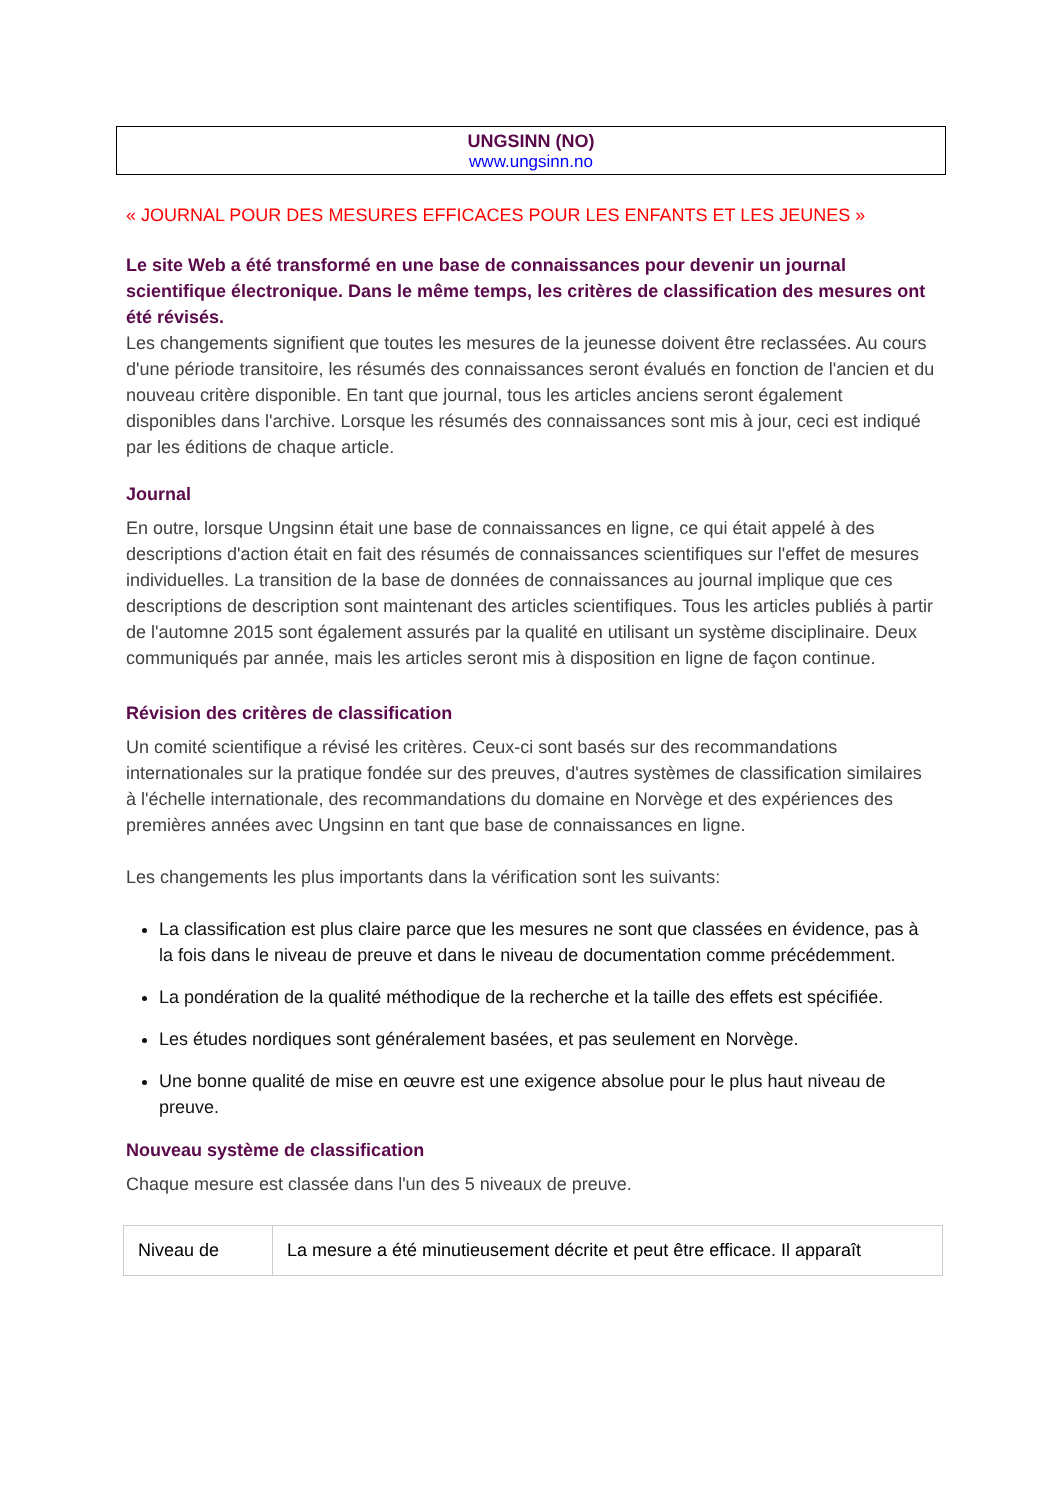UNGSINN (NO)
www.ungsinn.no
« JOURNAL POUR DES MESURES EFFICACES POUR LES ENFANTS ET LES JEUNES »
Le site Web a été transformé en une base de connaissances pour devenir un journal scientifique électronique. Dans le même temps, les critères de classification des mesures ont été révisés.
Les changements signifient que toutes les mesures de la jeunesse doivent être reclassées. Au cours d'une période transitoire, les résumés des connaissances seront évalués en fonction de l'ancien et du nouveau critère disponible. En tant que journal, tous les articles anciens seront également disponibles dans l'archive. Lorsque les résumés des connaissances sont mis à jour, ceci est indiqué par les éditions de chaque article.
Journal
En outre, lorsque Ungsinn était une base de connaissances en ligne, ce qui était appelé à des descriptions d'action était en fait des résumés de connaissances scientifiques sur l'effet de mesures individuelles. La transition de la base de données de connaissances au journal implique que ces descriptions de description sont maintenant des articles scientifiques. Tous les articles publiés à partir de l'automne 2015 sont également assurés par la qualité en utilisant un système disciplinaire. Deux communiqués par année, mais les articles seront mis à disposition en ligne de façon continue.
Révision des critères de classification
Un comité scientifique a révisé les critères. Ceux-ci sont basés sur des recommandations internationales sur la pratique fondée sur des preuves, d'autres systèmes de classification similaires à l'échelle internationale, des recommandations du domaine en Norvège et des expériences des premières années avec Ungsinn en tant que base de connaissances en ligne.
Les changements les plus importants dans la vérification sont les suivants:
La classification est plus claire parce que les mesures ne sont que classées en évidence, pas à la fois dans le niveau de preuve et dans le niveau de documentation comme précédemment.
La pondération de la qualité méthodique de la recherche et la taille des effets est spécifiée.
Les études nordiques sont généralement basées, et pas seulement en Norvège.
Une bonne qualité de mise en œuvre est une exigence absolue pour le plus haut niveau de preuve.
Nouveau système de classification
Chaque mesure est classée dans l'un des 5 niveaux de preuve.
| Niveau de | La mesure a été minutieusement décrite et peut être efficace. Il apparaît |